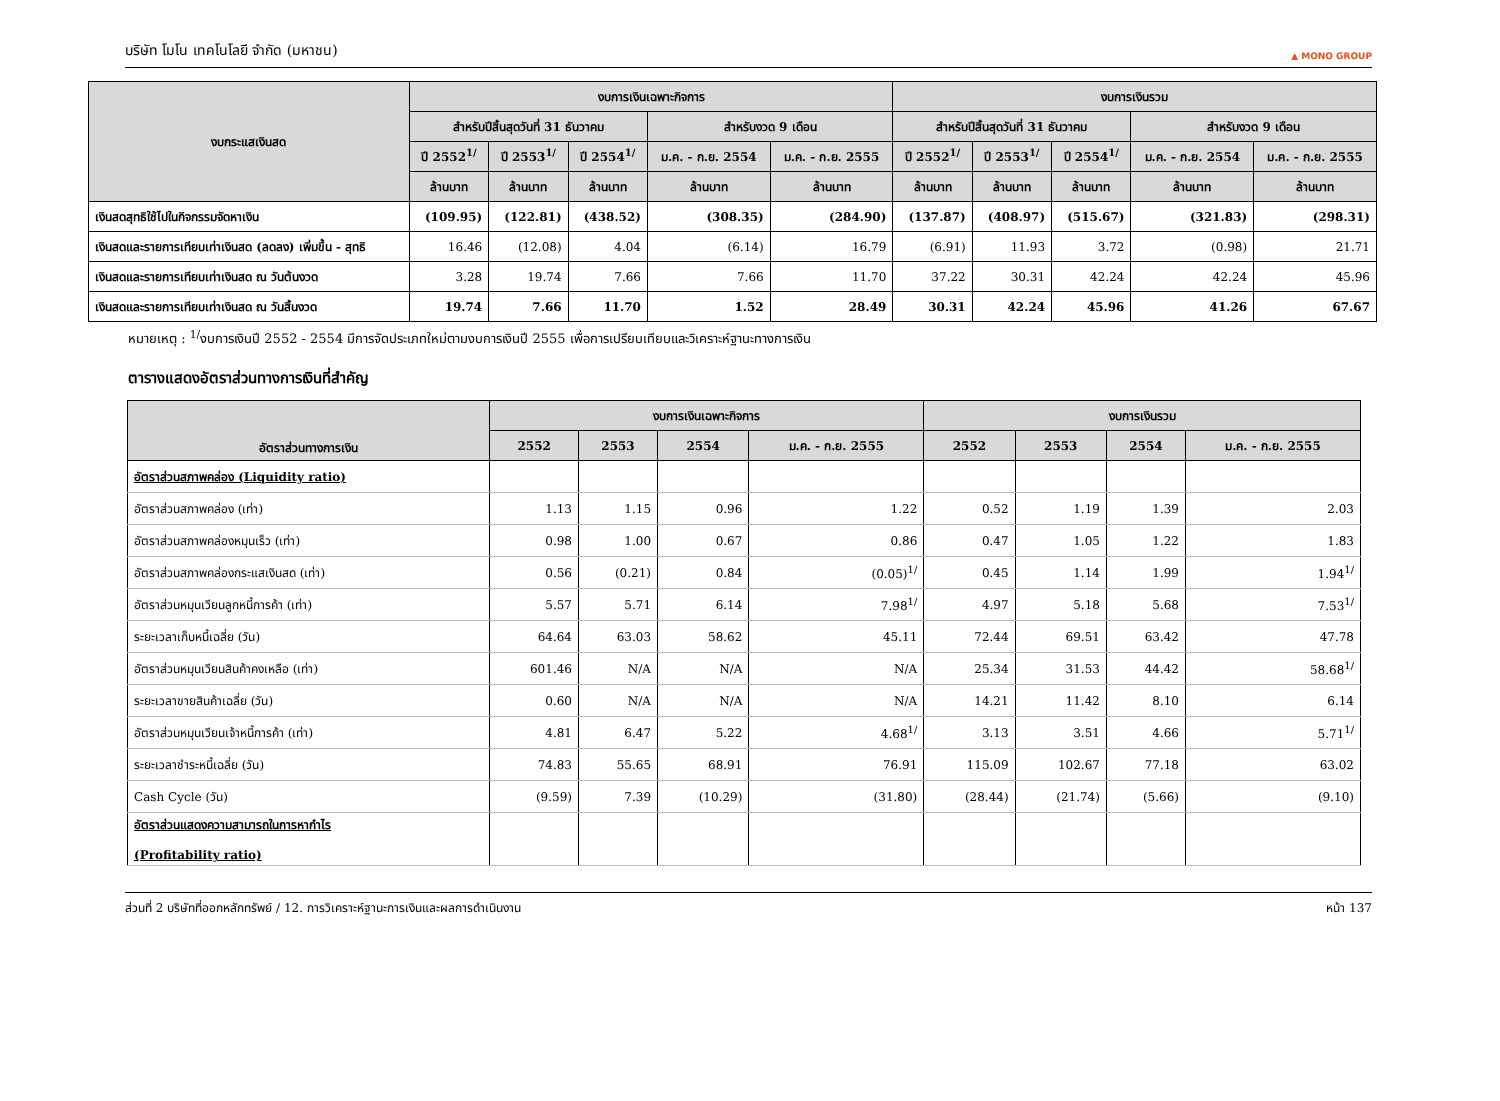บริษัท โมโน เทคโนโลยี จำกัด (มหาชน) ▲ MONO GROUP
| งบกระแสเงินสด | งบการเงินเฉพาะกิจการ | | | | | งบการเงินรวม | | | | |
| --- | --- | --- | --- | --- | --- | --- | --- | --- | --- | --- |
| | สำหรับปีสิ้นสุดวันที่ 31 ธันวาคม | | | สำหรับงวด 9 เดือน | | สำหรับปีสิ้นสุดวันที่ 31 ธันวาคม | | | สำหรับงวด 9 เดือน | |
| | ปี 2552<sup>1/</sup> | ปี 2553<sup>1/</sup> | ปี 2554<sup>1/</sup> | ม.ค. - ก.ย. 2554 | ม.ค. - ก.ย. 2555 | ปี 2552<sup>1/</sup> | ปี 2553<sup>1/</sup> | ปี 2554<sup>1/</sup> | ม.ค. - ก.ย. 2554 | ม.ค. - ก.ย. 2555 |
| | ล้านบาท | ล้านบาท | ล้านบาท | ล้านบาท | ล้านบาท | ล้านบาท | ล้านบาท | ล้านบาท | ล้านบาท | ล้านบาท |
| เงินสดสุทธิใช้ไปในกิจกรรมจัดหาเงิน | (109.95) | (122.81) | (438.52) | (308.35) | (284.90) | (137.87) | (408.97) | (515.67) | (321.83) | (298.31) |
| เงินสดและรายการเทียบเท่าเงินสด (ลดลง) เพิ่มขึ้น - สุทธิ | 16.46 | (12.08) | 4.04 | (6.14) | 16.79 | (6.91) | 11.93 | 3.72 | (0.98) | 21.71 |
| เงินสดและรายการเทียบเท่าเงินสด ณ วันต้นงวด | 3.28 | 19.74 | 7.66 | 7.66 | 11.70 | 37.22 | 30.31 | 42.24 | 42.24 | 45.96 |
| เงินสดและรายการเทียบเท่าเงินสด ณ วันสิ้นงวด | 19.74 | 7.66 | 11.70 | 1.52 | 28.49 | 30.31 | 42.24 | 45.96 | 41.26 | 67.67 |
หมายเหตุ : <sup>1/</sup>งบการเงินปี 2552 - 2554 มีการจัดประเภทใหม่ตามงบการเงินปี 2555 เพื่อการเปรียบเทียบและวิเคราะห์ฐานะทางการเงิน
ตารางแสดงอัตราส่วนทางการเงินที่สำคัญ
| อัตราส่วนทางการเงิน | งบการเงินเฉพาะกิจการ | | | | งบการเงินรวม | | | |
| --- | --- | --- | --- | --- | --- | --- | --- | --- |
| | 2552 | 2553 | 2554 | ม.ค. - ก.ย. 2555 | 2552 | 2553 | 2554 | ม.ค. - ก.ย. 2555 |
| อัตราส่วนสภาพคล่อง (Liquidity ratio) | | | | | | | | |
| อัตราส่วนสภาพคล่อง (เท่า) | 1.13 | 1.15 | 0.96 | 1.22 | 0.52 | 1.19 | 1.39 | 2.03 |
| อัตราส่วนสภาพคล่องหมุนเร็ว (เท่า) | 0.98 | 1.00 | 0.67 | 0.86 | 0.47 | 1.05 | 1.22 | 1.83 |
| อัตราส่วนสภาพคล่องกระแสเงินสด (เท่า) | 0.56 | (0.21) | 0.84 | (0.05)<sup>1/</sup> | 0.45 | 1.14 | 1.99 | 1.94<sup>1/</sup> |
| อัตราส่วนหมุนเวียนลูกหนี้การค้า (เท่า) | 5.57 | 5.71 | 6.14 | 7.98<sup>1/</sup> | 4.97 | 5.18 | 5.68 | 7.53<sup>1/</sup> |
| ระยะเวลาเก็บหนี้เฉลี่ย (วัน) | 64.64 | 63.03 | 58.62 | 45.11 | 72.44 | 69.51 | 63.42 | 47.78 |
| อัตราส่วนหมุนเวียนสินค้าคงเหลือ (เท่า) | 601.46 | N/A | N/A | N/A | 25.34 | 31.53 | 44.42 | 58.68<sup>1/</sup> |
| ระยะเวลาขายสินค้าเฉลี่ย (วัน) | 0.60 | N/A | N/A | N/A | 14.21 | 11.42 | 8.10 | 6.14 |
| อัตราส่วนหมุนเวียนเจ้าหนี้การค้า (เท่า) | 4.81 | 6.47 | 5.22 | 4.68<sup>1/</sup> | 3.13 | 3.51 | 4.66 | 5.71<sup>1/</sup> |
| ระยะเวลาชำระหนี้เฉลี่ย (วัน) | 74.83 | 55.65 | 68.91 | 76.91 | 115.09 | 102.67 | 77.18 | 63.02 |
| Cash Cycle (วัน) | (9.59) | 7.39 | (10.29) | (31.80) | (28.44) | (21.74) | (5.66) | (9.10) |
| อัตราส่วนแสดงความสามารถในการหากำไร (Profitability ratio) | | | | | | | | |
ส่วนที่ 2 บริษัทที่ออกหลักทรัพย์ / 12. การวิเคราะห์ฐานะการเงินและผลการดำเนินงาน หน้า 137